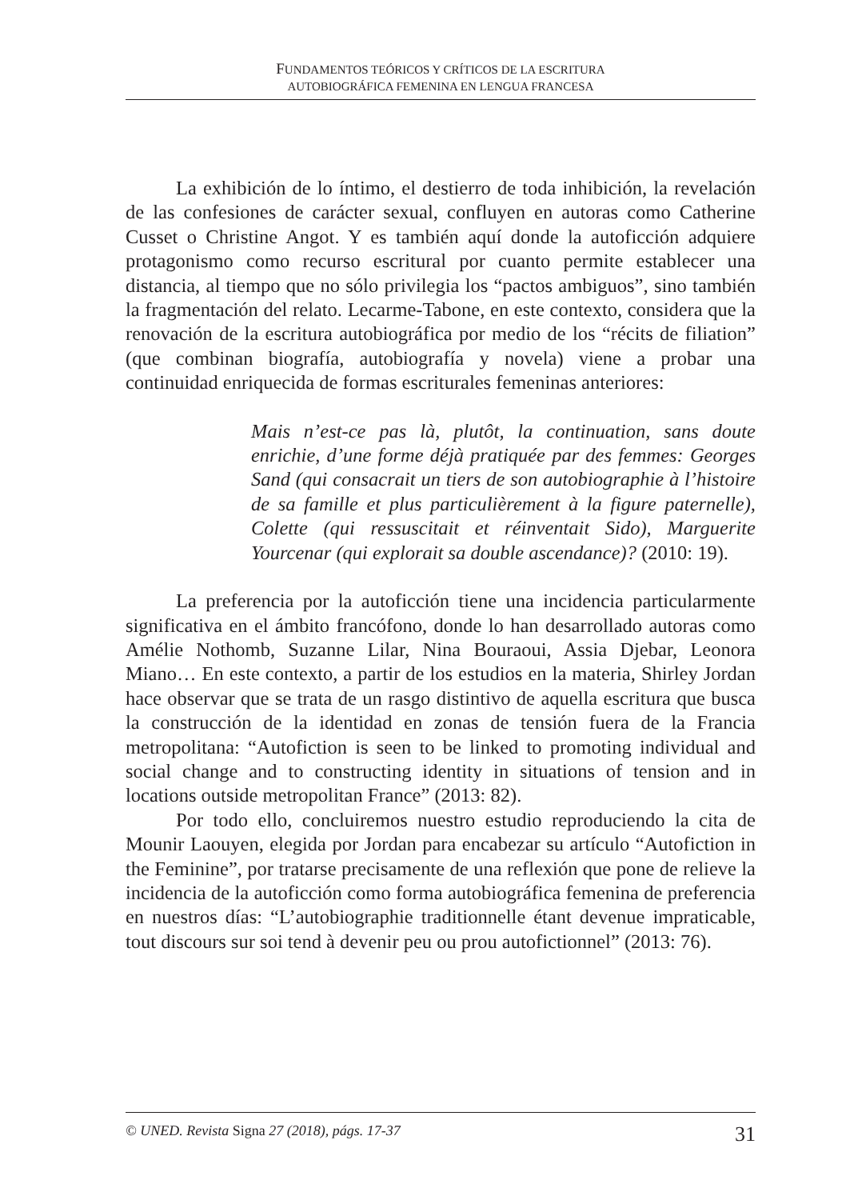FUNDAMENTOS TEÓRICOS Y CRÍTICOS DE LA ESCRITURA
AUTOBIOGRÁFICA FEMENINA EN LENGUA FRANCESA
La exhibición de lo íntimo, el destierro de toda inhibición, la revelación de las confesiones de carácter sexual, confluyen en autoras como Catherine Cusset o Christine Angot. Y es también aquí donde la autoficción adquiere protagonismo como recurso escritural por cuanto permite establecer una distancia, al tiempo que no sólo privilegia los “pactos ambiguos”, sino también la fragmentación del relato. Lecarme-Tabone, en este contexto, considera que la renovación de la escritura autobiográfica por medio de los “récits de filiation” (que combinan biografía, autobiografía y novela) viene a probar una continuidad enriquecida de formas escriturales femeninas anteriores:
Mais n’est-ce pas là, plutôt, la continuation, sans doute enrichie, d’une forme déjà pratiquée par des femmes: Georges Sand (qui consacrait un tiers de son autobiographie à l’histoire de sa famille et plus particulièrement à la figure paternelle), Colette (qui ressuscitait et réinventait Sido), Marguerite Yourcenar (qui explorait sa double ascendance)? (2010: 19).
La preferencia por la autoficción tiene una incidencia particularmente significativa en el ámbito francófono, donde lo han desarrollado autoras como Amélie Nothomb, Suzanne Lilar, Nina Bouraoui, Assia Djebar, Leonora Miano… En este contexto, a partir de los estudios en la materia, Shirley Jordan hace observar que se trata de un rasgo distintivo de aquella escritura que busca la construcción de la identidad en zonas de tensión fuera de la Francia metropolitana: “Autofiction is seen to be linked to promoting individual and social change and to constructing identity in situations of tension and in locations outside metropolitan France” (2013: 82).
Por todo ello, concluiremos nuestro estudio reproduciendo la cita de Mounir Laouyen, elegida por Jordan para encabezar su artículo “Autofiction in the Feminine”, por tratarse precisamente de una reflexión que pone de relieve la incidencia de la autoficción como forma autobiográfica femenina de preferencia en nuestros días: “L’autobiographie traditionnelle étant devenue impraticable, tout discours sur soi tend à devenir peu ou prou autofictionnel” (2013: 76).
© UNED. Revista Signa 27 (2018), págs. 17-37 31